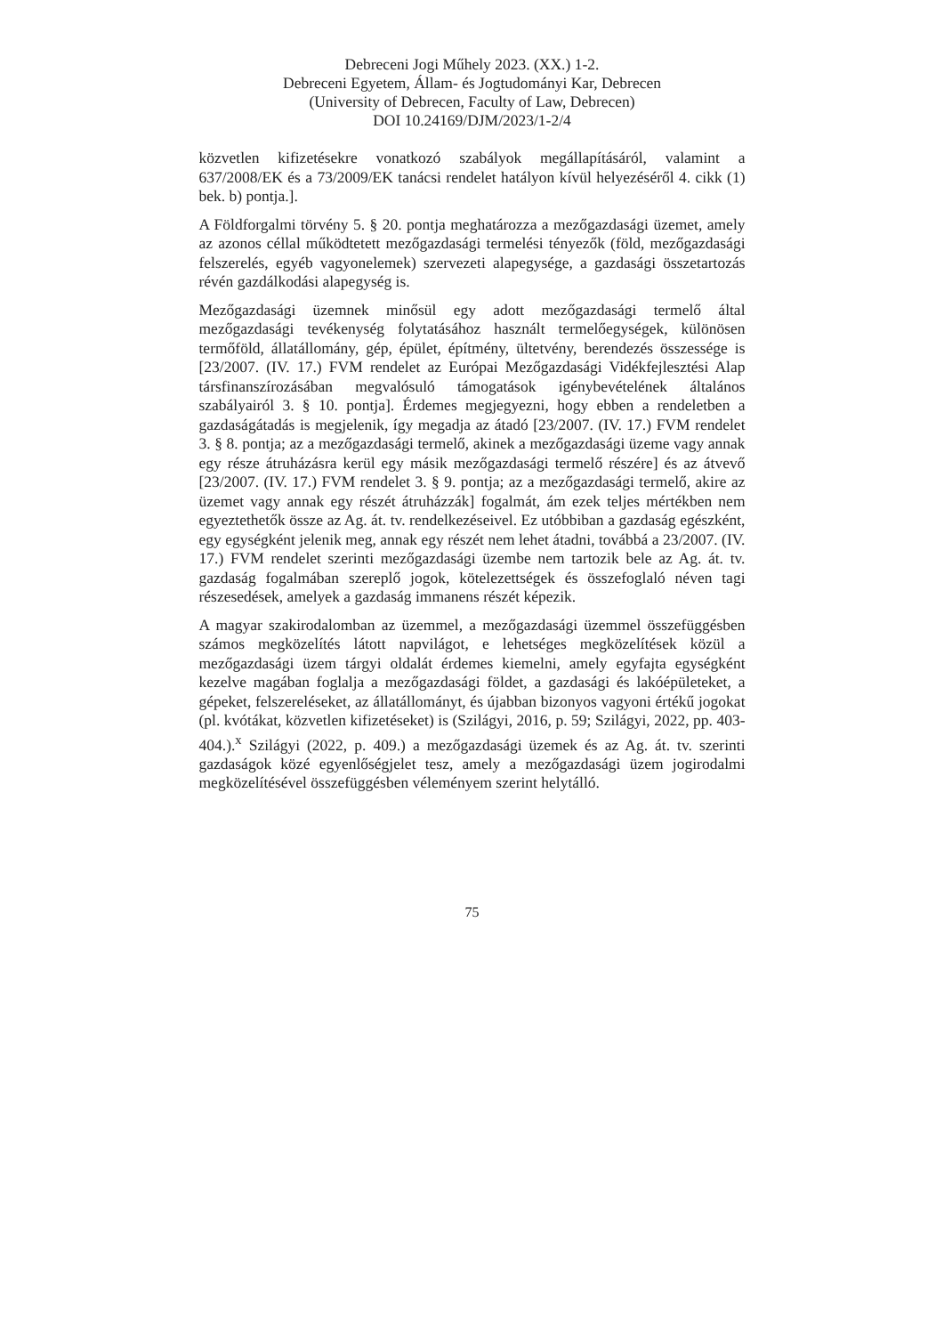Debreceni Jogi Műhely 2023. (XX.) 1-2.
Debreceni Egyetem, Állam- és Jogtudományi Kar, Debrecen
(University of Debrecen, Faculty of Law, Debrecen)
DOI 10.24169/DJM/2023/1-2/4
közvetlen kifizetésekre vonatkozó szabályok megállapításáról, valamint a 637/2008/EK és a 73/2009/EK tanácsi rendelet hatályon kívül helyezéséről 4. cikk (1) bek. b) pontja.].
A Földforgalmi törvény 5. § 20. pontja meghatározza a mezőgazdasági üzemet, amely az azonos céllal működtetett mezőgazdasági termelési tényezők (föld, mezőgazdasági felszerelés, egyéb vagyonelemek) szervezeti alapegysége, a gazdasági összetartozás révén gazdálkodási alapegység is.
Mezőgazdasági üzemnek minősül egy adott mezőgazdasági termelő által mezőgazdasági tevékenység folytatásához használt termelőegységek, különösen termőföld, állatállomány, gép, épület, építmény, ültetvény, berendezés összessége is [23/2007. (IV. 17.) FVM rendelet az Európai Mezőgazdasági Vidékfejlesztési Alap társfinanszírozásában megvalósuló támogatások igénybevételének általános szabályairól 3. § 10. pontja]. Érdemes megjegyezni, hogy ebben a rendeletben a gazdaságátadás is megjelenik, így megadja az átadó [23/2007. (IV. 17.) FVM rendelet 3. § 8. pontja; az a mezőgazdasági termelő, akinek a mezőgazdasági üzeme vagy annak egy része átruházásra kerül egy másik mezőgazdasági termelő részére] és az átvevő [23/2007. (IV. 17.) FVM rendelet 3. § 9. pontja; az a mezőgazdasági termelő, akire az üzemet vagy annak egy részét átruházzák] fogalmát, ám ezek teljes mértékben nem egyeztethetők össze az Ag. át. tv. rendelkezéseivel. Ez utóbbiban a gazdaság egészként, egy egységként jelenik meg, annak egy részét nem lehet átadni, továbbá a 23/2007. (IV. 17.) FVM rendelet szerinti mezőgazdasági üzembe nem tartozik bele az Ag. át. tv. gazdaság fogalmában szereplő jogok, kötelezettségek és összefoglaló néven tagi részesedések, amelyek a gazdaság immanens részét képezik.
A magyar szakirodalomban az üzemmel, a mezőgazdasági üzemmel összefüggésben számos megközelítés látott napvilágot, e lehetséges megközelítések közül a mezőgazdasági üzem tárgyi oldalát érdemes kiemelni, amely egyfajta egységként kezelve magában foglalja a mezőgazdasági földet, a gazdasági és lakóépületeket, a gépeket, felszereléseket, az állatállományt, és újabban bizonyos vagyoni értékű jogokat (pl. kvótákat, közvetlen kifizetéseket) is (Szilágyi, 2016, p. 59; Szilágyi, 2022, pp. 403-404.).<sup>x</sup> Szilágyi (2022, p. 409.) a mezőgazdasági üzemek és az Ag. át. tv. szerinti gazdaságok közé egyenlőségjelet tesz, amely a mezőgazdasági üzem jogirodalmi megközelítésével összefüggésben véleményem szerint helytálló.
75